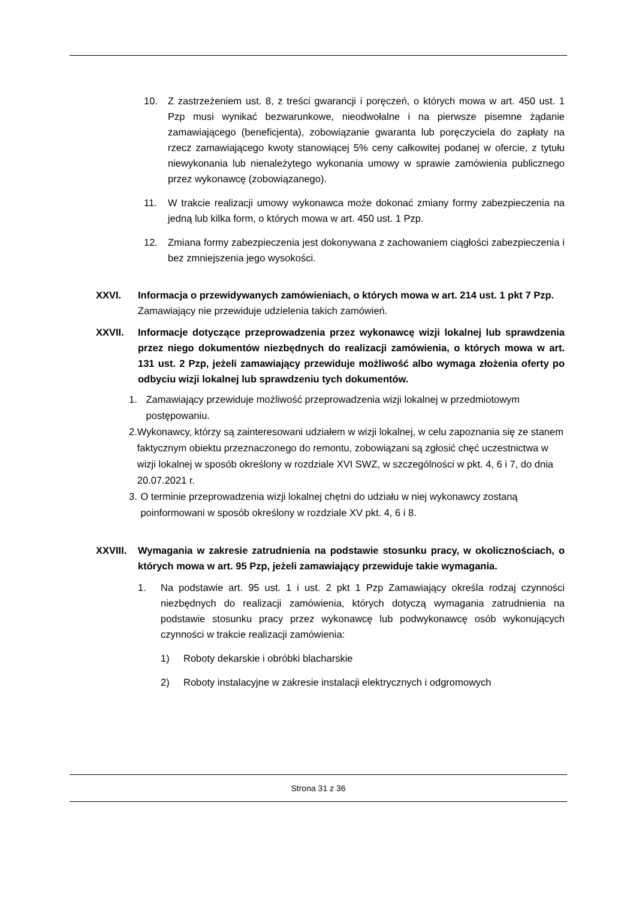10. Z zastrzeżeniem ust. 8, z treści gwarancji i poręczeń, o których mowa w art. 450 ust. 1 Pzp musi wynikać bezwarunkowe, nieodwołalne i na pierwsze pisemne żądanie zamawiającego (beneficjenta), zobowiązanie gwaranta lub poręczyciela do zapłaty na rzecz zamawiającego kwoty stanowiącej 5% ceny całkowitej podanej w ofercie, z tytułu niewykonania lub nienależytego wykonania umowy w sprawie zamówienia publicznego przez wykonawcę (zobowiązanego).
11. W trakcie realizacji umowy wykonawca może dokonać zmiany formy zabezpieczenia na jedną lub kilka form, o których mowa w art. 450 ust. 1 Pzp.
12. Zmiana formy zabezpieczenia jest dokonywana z zachowaniem ciągłości zabezpieczenia i bez zmniejszenia jego wysokości.
XXVI. Informacja o przewidywanych zamówieniach, o których mowa w art. 214 ust. 1 pkt 7 Pzp.
Zamawiający nie przewiduje udzielenia takich zamówień.
XXVII. Informacje dotyczące przeprowadzenia przez wykonawcę wizji lokalnej lub sprawdzenia przez niego dokumentów niezbędnych do realizacji zamówienia, o których mowa w art. 131 ust. 2 Pzp, jeżeli zamawiający przewiduje możliwość albo wymaga złożenia oferty po odbyciu wizji lokalnej lub sprawdzeniu tych dokumentów.
1. Zamawiający przewiduje możliwość przeprowadzenia wizji lokalnej w przedmiotowym postępowaniu.
2. Wykonawcy, którzy są zainteresowani udziałem w wizji lokalnej, w celu zapoznania się ze stanem faktycznym obiektu przeznaczonego do remontu, zobowiązani są zgłosić chęć uczestnictwa w wizji lokalnej w sposób określony w rozdziale XVI SWZ, w szczególności w pkt. 4, 6 i 7, do dnia 20.07.2021 r.
3. O terminie przeprowadzenia wizji lokalnej chętni do udziału w niej wykonawcy zostaną poinformowani w sposób określony w rozdziale XV pkt. 4, 6 i 8.
XXVIII. Wymagania w zakresie zatrudnienia na podstawie stosunku pracy, w okolicznościach, o których mowa w art. 95 Pzp, jeżeli zamawiający przewiduje takie wymagania.
1. Na podstawie art. 95 ust. 1 i ust. 2 pkt 1 Pzp Zamawiający określa rodzaj czynności niezbędnych do realizacji zamówienia, których dotyczą wymagania zatrudnienia na podstawie stosunku pracy przez wykonawcę lub podwykonawcę osób wykonujących czynności w trakcie realizacji zamówienia:
1) Roboty dekarskie i obróbki blacharskie
2) Roboty instalacyjne w zakresie instalacji elektrycznych i odgromowych
Strona 31 z 36